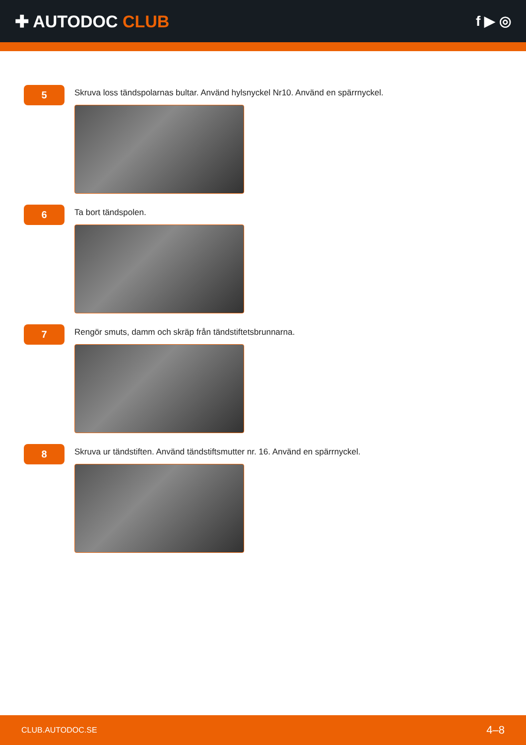✚ AUTODOC CLUB
f ▶ ◎
5
Skruva loss tändspolarnas bultar. Använd hylsnyckel Nr10. Använd en spärrnyckel.
6
Ta bort tändspolen.
7
Rengör smuts, damm och skräp från tändstiftetsbrunnarna.
8
Skruva ur tändstiften. Använd tändstiftsmutter nr. 16. Använd en spärrnyckel.
CLUB.AUTODOC.SE 4–8